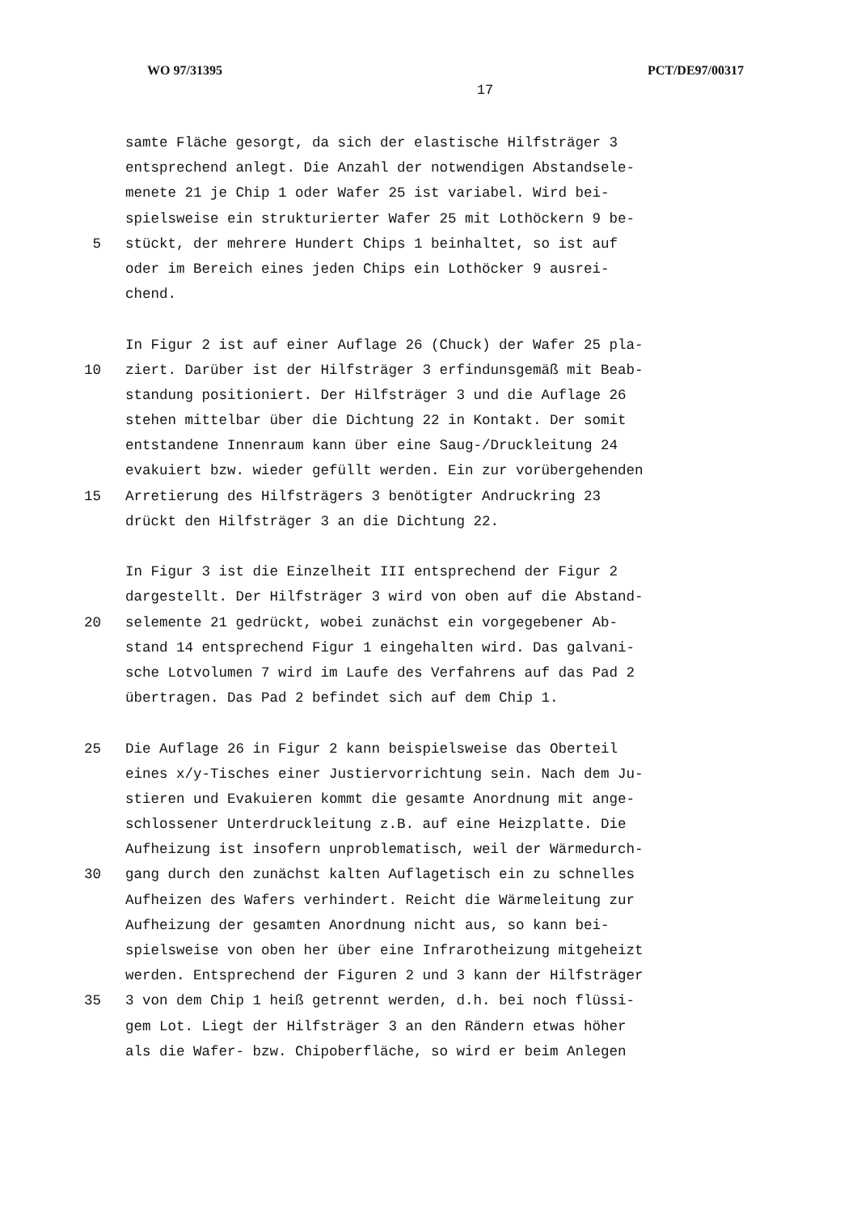WO 97/31395 PCT/DE97/00317
17
samte Fläche gesorgt, da sich der elastische Hilfsträger 3
entsprechend anlegt. Die Anzahl der notwendigen Abstandsele-
menete 21 je Chip 1 oder Wafer 25 ist variabel. Wird bei-
spielsweise ein strukturierter Wafer 25 mit Lothöckern 9 be-
5 stückt, der mehrere Hundert Chips 1 beinhaltet, so ist auf
oder im Bereich eines jeden Chips ein Lothöcker 9 ausrei-
chend.
In Figur 2 ist auf einer Auflage 26 (Chuck) der Wafer 25 pla-
10 ziert. Darüber ist der Hilfsträger 3 erfindunsgemäß mit Beab-
standung positioniert. Der Hilfsträger 3 und die Auflage 26
stehen mittelbar über die Dichtung 22 in Kontakt. Der somit
entstandene Innenraum kann über eine Saug-/Druckleitung 24
evakuiert bzw. wieder gefüllt werden. Ein zur vorübergehenden
15 Arretierung des Hilfsträgers 3 benötigter Andruckring 23
drückt den Hilfsträger 3 an die Dichtung 22.
In Figur 3 ist die Einzelheit III entsprechend der Figur 2
dargestellt. Der Hilfsträger 3 wird von oben auf die Abstand-
20 selemente 21 gedrückt, wobei zunächst ein vorgegebener Ab-
stand 14 entsprechend Figur 1 eingehalten wird. Das galvani-
sche Lotvolumen 7 wird im Laufe des Verfahrens auf das Pad 2
übertragen. Das Pad 2 befindet sich auf dem Chip 1.
25 Die Auflage 26 in Figur 2 kann beispielsweise das Oberteil
eines x/y-Tisches einer Justiervorrichtung sein. Nach dem Ju-
stieren und Evakuieren kommt die gesamte Anordnung mit ange-
schlossener Unterdruckleitung z.B. auf eine Heizplatte. Die
Aufheizung ist insofern unproblematisch, weil der Wärmedurch-
30 gang durch den zunächst kalten Auflagetisch ein zu schnelles
Aufheizen des Wafers verhindert. Reicht die Wärmeleitung zur
Aufheizung der gesamten Anordnung nicht aus, so kann bei-
spielsweise von oben her über eine Infrarotheizung mitgeheizt
werden. Entsprechend der Figuren 2 und 3 kann der Hilfsträger
35 3 von dem Chip 1 heiß getrennt werden, d.h. bei noch flüssi-
gem Lot. Liegt der Hilfsträger 3 an den Rändern etwas höher
als die Wafer- bzw. Chipoberfläche, so wird er beim Anlegen